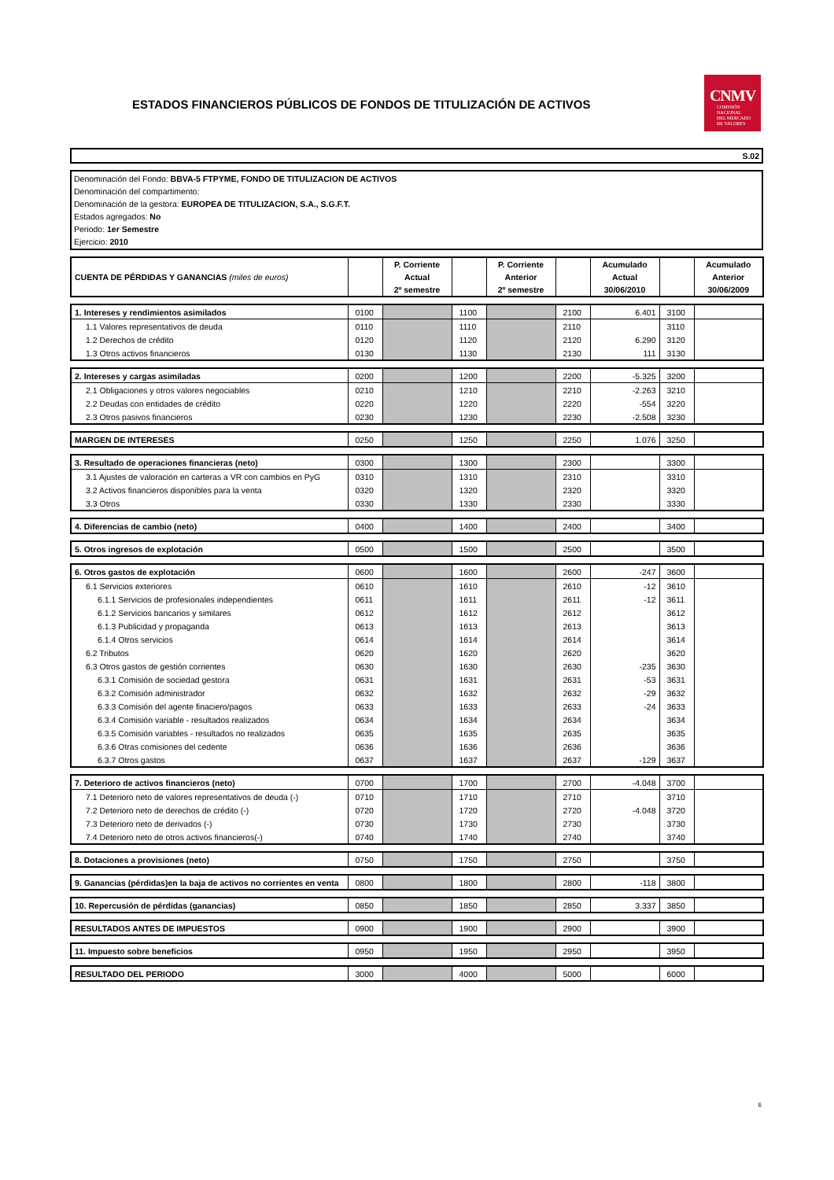ESTADOS FINANCIEROS PÚBLICOS DE FONDOS DE TITULIZACIÓN DE ACTIVOS
CNMV
COMISIÓN
NACIONAL
DEL MERCADO
DE VALORES
S.02
Denominación del Fondo: BBVA-5 FTPYME, FONDO DE TITULIZACION DE ACTIVOS
Denominación del compartimento:
Denominación de la gestora: EUROPEA DE TITULIZACION, S.A., S.G.F.T.
Estados agregados: No
Periodo: 1er Semestre
Ejercicio: 2010
| CUENTA DE PÉRDIDAS Y GANANCIAS (miles de euros) | | P. Corriente Actual 2º semestre | | P. Corriente Anterior 2º semestre | | Acumulado Actual 30/06/2010 | | Acumulado Anterior 30/06/2009 |
| --- | --- | --- | --- | --- | --- | --- | --- | --- |
| 1. Intereses y rendimientos asimilados | 0100 | | 1100 | | 2100 | 6.401 | 3100 | |
| 1.1 Valores representativos de deuda | 0110 | | 1110 | | 2110 | | 3110 | |
| 1.2 Derechos de crédito | 0120 | | 1120 | | 2120 | 6.290 | 3120 | |
| 1.3 Otros activos financieros | 0130 | | 1130 | | 2130 | 111 | 3130 | |
| 2. Intereses y cargas asimiladas | 0200 | | 1200 | | 2200 | -5.325 | 3200 | |
| 2.1 Obligaciones y otros valores negociables | 0210 | | 1210 | | 2210 | -2.263 | 3210 | |
| 2.2 Deudas con entidades de crédito | 0220 | | 1220 | | 2220 | -554 | 3220 | |
| 2.3 Otros pasivos financieros | 0230 | | 1230 | | 2230 | -2.508 | 3230 | |
| MARGEN DE INTERESES | 0250 | | 1250 | | 2250 | 1.076 | 3250 | |
| 3. Resultado de operaciones financieras (neto) | 0300 | | 1300 | | 2300 | | 3300 | |
| 3.1 Ajustes de valoración en carteras a VR con cambios en PyG | 0310 | | 1310 | | 2310 | | 3310 | |
| 3.2 Activos financieros disponibles para la venta | 0320 | | 1320 | | 2320 | | 3320 | |
| 3.3 Otros | 0330 | | 1330 | | 2330 | | 3330 | |
| 4. Diferencias de cambio (neto) | 0400 | | 1400 | | 2400 | | 3400 | |
| 5. Otros ingresos de explotación | 0500 | | 1500 | | 2500 | | 3500 | |
| 6. Otros gastos de explotación | 0600 | | 1600 | | 2600 | -247 | 3600 | |
| 6.1 Servicios exteriores | 0610 | | 1610 | | 2610 | -12 | 3610 | |
| 6.1.1 Servicios de profesionales independientes | 0611 | | 1611 | | 2611 | -12 | 3611 | |
| 6.1.2 Servicios bancarios y similares | 0612 | | 1612 | | 2612 | | 3612 | |
| 6.1.3 Publicidad y propaganda | 0613 | | 1613 | | 2613 | | 3613 | |
| 6.1.4 Otros servicios | 0614 | | 1614 | | 2614 | | 3614 | |
| 6.2 Tributos | 0620 | | 1620 | | 2620 | | 3620 | |
| 6.3 Otros gastos de gestión corrientes | 0630 | | 1630 | | 2630 | -235 | 3630 | |
| 6.3.1 Comisión de sociedad gestora | 0631 | | 1631 | | 2631 | -53 | 3631 | |
| 6.3.2 Comisión administrador | 0632 | | 1632 | | 2632 | -29 | 3632 | |
| 6.3.3 Comisión del agente finaciero/pagos | 0633 | | 1633 | | 2633 | -24 | 3633 | |
| 6.3.4 Comisión variable - resultados realizados | 0634 | | 1634 | | 2634 | | 3634 | |
| 6.3.5 Comisión variables - resultados no realizados | 0635 | | 1635 | | 2635 | | 3635 | |
| 6.3.6 Otras comisiones del cedente | 0636 | | 1636 | | 2636 | | 3636 | |
| 6.3.7 Otros gastos | 0637 | | 1637 | | 2637 | -129 | 3637 | |
| 7. Deterioro de activos financieros (neto) | 0700 | | 1700 | | 2700 | -4.048 | 3700 | |
| 7.1 Deterioro neto de valores representativos de deuda (-) | 0710 | | 1710 | | 2710 | | 3710 | |
| 7.2 Deterioro neto de derechos de crédito (-) | 0720 | | 1720 | | 2720 | -4.048 | 3720 | |
| 7.3 Deterioro neto de derivados (-) | 0730 | | 1730 | | 2730 | | 3730 | |
| 7.4 Deterioro neto de otros activos financieros(-) | 0740 | | 1740 | | 2740 | | 3740 | |
| 8. Dotaciones a provisiones (neto) | 0750 | | 1750 | | 2750 | | 3750 | |
| 9. Ganancias (pérdidas)en la baja de activos no corrientes en venta | 0800 | | 1800 | | 2800 | -118 | 3800 | |
| 10. Repercusión de pérdidas (ganancias) | 0850 | | 1850 | | 2850 | 3.337 | 3850 | |
| RESULTADOS ANTES DE IMPUESTOS | 0900 | | 1900 | | 2900 | | 3900 | |
| 11. Impuesto sobre beneficios | 0950 | | 1950 | | 2950 | | 3950 | |
| RESULTADO DEL PERIODO | 3000 | | 4000 | | 5000 | | 6000 | |
6